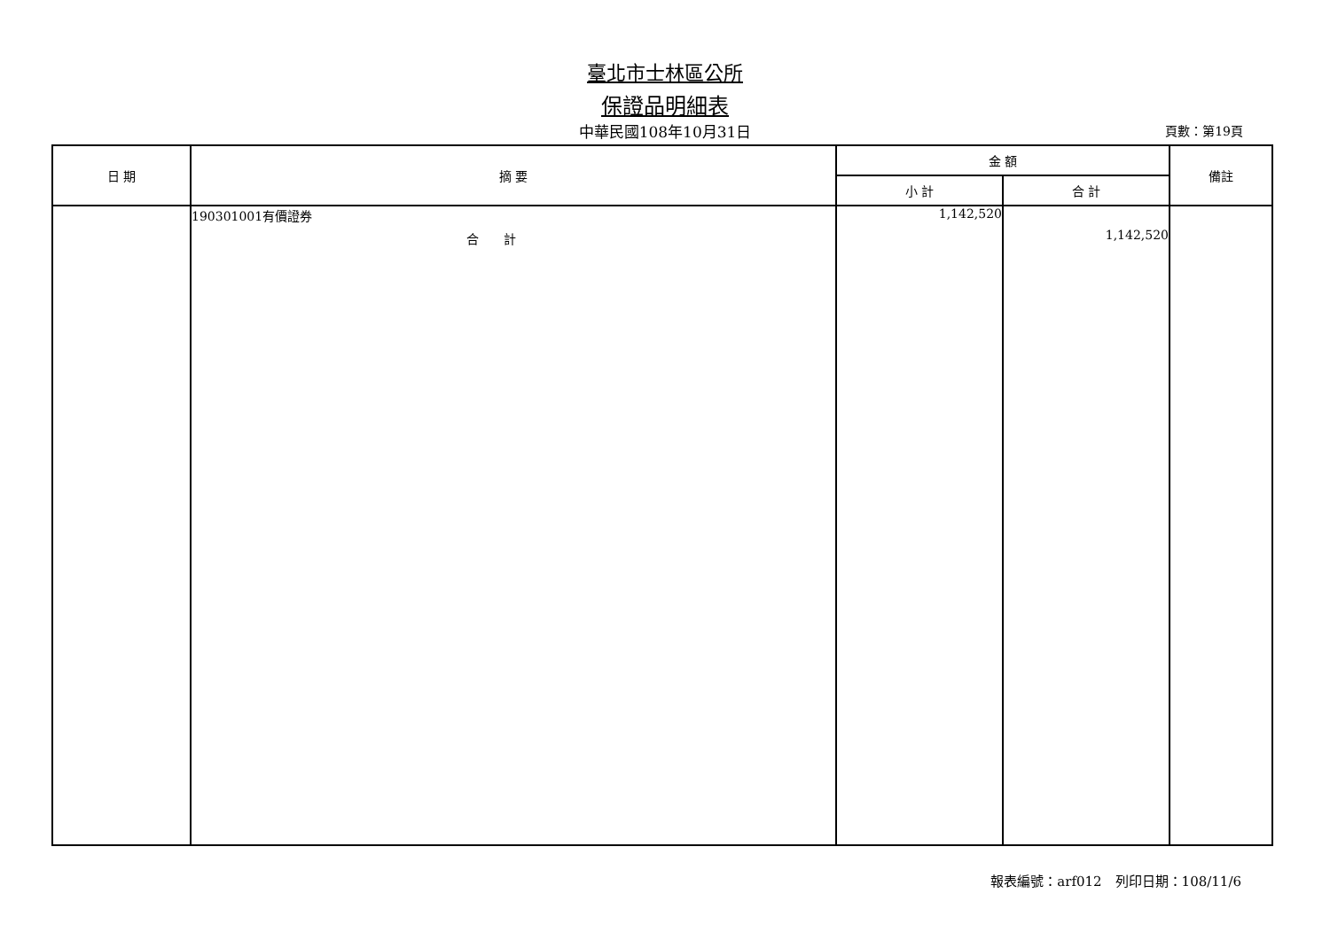臺北市士林區公所
保證品明細表
中華民國108年10月31日
頁數：第19頁
| 日 期 | 摘 要 | 金 額 | | 備註 |
| --- | --- | --- | --- | --- |
| | | 小 計 | 合 計 | |
| | 190301001有價證券 合 計 | 1,142,520 | 1,142,520 | |
報表編號：arf012　列印日期：108/11/6